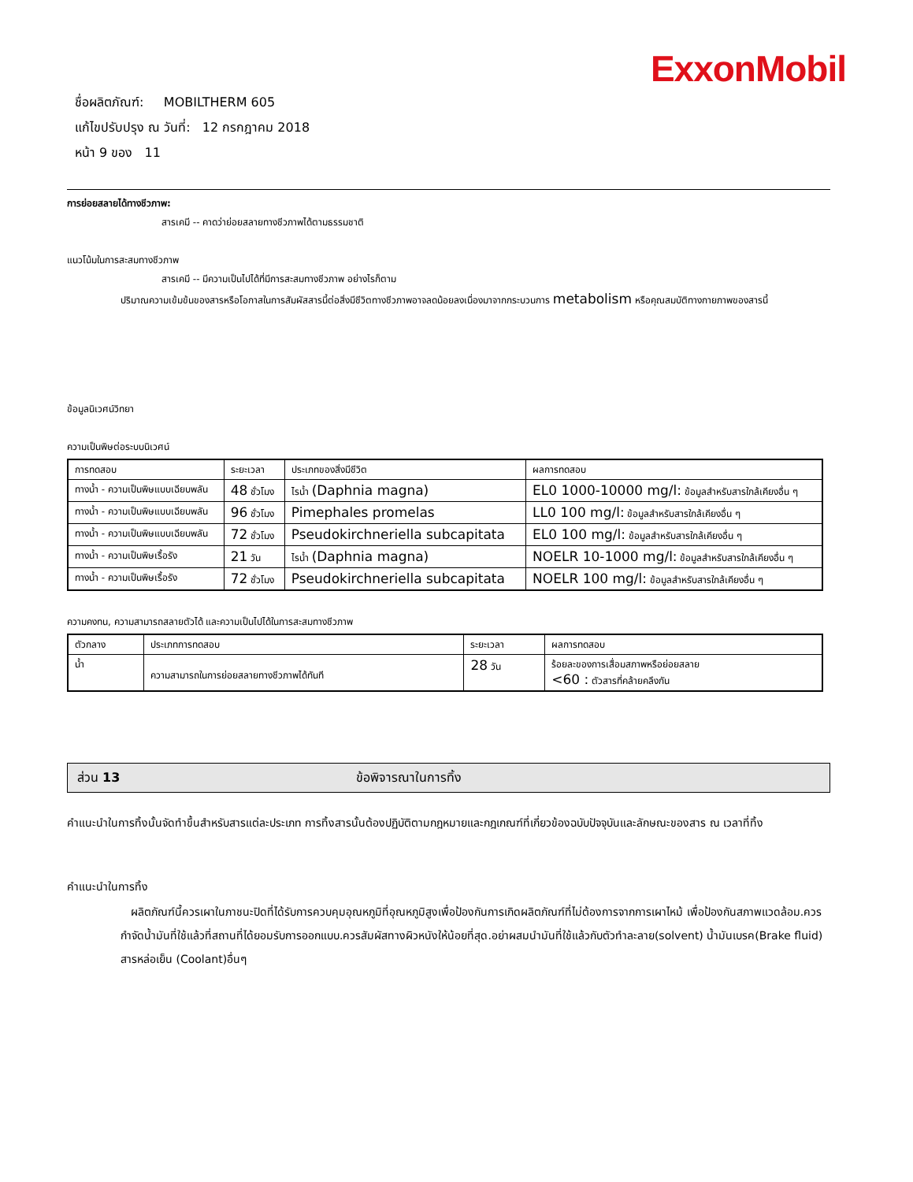ExxonMobil
ชื่อผลิตภัณฑ์: MOBILTHERM 605
แก้ไขปรับปรุง ณ วันที่: 12 กรกฎาคม 2018
หน้า 9 ของ 11
การย่อยสลายได้ทางชีวภาพ:
สารเคมี -- คาดว่าย่อยสลายทางชีวภาพได้ตามธรรมชาติ
แนวโน้มในการสะสมทางชีวภาพ
สารเคมี -- มีความเป็นไปได้ที่มีการสะสมทางชีวภาพ อย่างไรก็ตาม
ปริมาณความเข้มข้นของสารหรือโอกาสในการสัมผัสสารนี้ต่อสิ่งมีชีวิตทางชีวภาพอาจลดน้อยลงเนื่องมาจากกระบวนการ metabolism หรือคุณสมบัติทางกายภาพของสารนี้
ข้อมูลนิเวศน์วิทยา
ความเป็นพิษต่อระบบนิเวศน์
| การทดสอบ | ระยะเวลา | ประเภทของสิ่งมีชีวิต | ผลการทดสอบ |
| --- | --- | --- | --- |
| ทางน้ำ - ความเป็นพิษแบบเฉียบพลัน | 48 ชั่วโมง | ไรน้ำ (Daphnia magna) | EL0 1000-10000 mg/l: ข้อมูลสำหรับสารใกล้เคียงอื่น ๆ |
| ทางน้ำ - ความเป็นพิษแบบเฉียบพลัน | 96 ชั่วโมง | Pimephales promelas | LL0 100 mg/l: ข้อมูลสำหรับสารใกล้เคียงอื่น ๆ |
| ทางน้ำ - ความเป็นพิษแบบเฉียบพลัน | 72 ชั่วโมง | Pseudokirchneriella subcapitata | EL0 100 mg/l: ข้อมูลสำหรับสารใกล้เคียงอื่น ๆ |
| ทางน้ำ - ความเป็นพิษเรื้อรัง | 21 วัน | ไรน้ำ (Daphnia magna) | NOELR 10-1000 mg/l: ข้อมูลสำหรับสารใกล้เคียงอื่น ๆ |
| ทางน้ำ - ความเป็นพิษเรื้อรัง | 72 ชั่วโมง | Pseudokirchneriella subcapitata | NOELR 100 mg/l: ข้อมูลสำหรับสารใกล้เคียงอื่น ๆ |
ความคงทน, ความสามารถสลายตัวได้ และความเป็นไปได้ในการสะสมทางชีวภาพ
| ตัวกลาง | ประเภทการทดสอบ | ระยะเวลา | ผลการทดสอบ |
| --- | --- | --- | --- |
| น้ำ | ความสามารถในการย่อยสลายทางชีวภาพได้ทันที | 28 วัน | ร้อยละของการเสื่อมสภาพหรือย่อยสลาย <60 : ตัวสารที่คล้ายคลึงกัน |
ส่วน 13 ข้อพิจารณาในการทิ้ง
คำแนะนำในการทิ้งนั้นจัดทำขึ้นสำหรับสารแต่ละประเภท การทิ้งสารนั้นต้องปฏิบัติตามกฎหมายและกฎเกณฑ์ที่เกี่ยวข้องฉบับปัจจุบันและลักษณะของสาร ณ เวลาที่ทิ้ง
คำแนะนำในการทิ้ง
ผลิตภัณฑ์นี้ควรเผาในภาชนะปิดที่ได้รับการควบคุมอุณหภูมิที่อุณหภูมิสูงเพื่อป้องกันการเกิดผลิตภัณฑ์ที่ไม่ต้องการจากการเผาไหม้ เพื่อป้องกันสภาพแวดล้อม.ควรกำจัดน้ำมันที่ใช้แล้วที่สถานที่ได้ยอมรับการออกแบบ.ควรสัมผัสทางผิวหนังให้น้อยที่สุด.อย่าผสมนำมันที่ใช้แล้วกับตัวทำละลาย(solvent) น้ำมันเบรค(Brake fluid) สารหล่อเย็น (Coolant)อื่นๆ